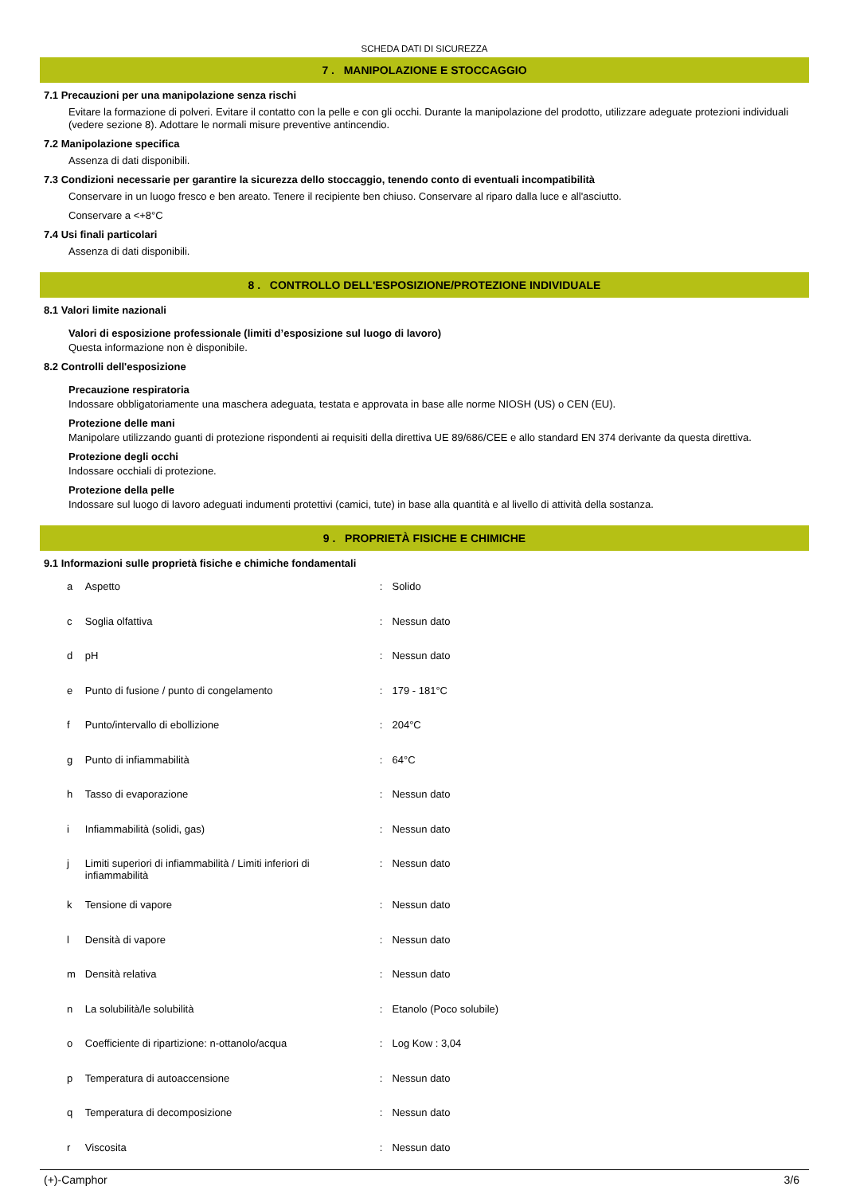SCHEDA DATI DI SICUREZZA
7 . MANIPOLAZIONE E STOCCAGGIO
7.1 Precauzioni per una manipolazione senza rischi
Evitare la formazione di polveri. Evitare il contatto con la pelle e con gli occhi. Durante la manipolazione del prodotto, utilizzare adeguate protezioni individuali (vedere sezione 8). Adottare le normali misure preventive antincendio.
7.2 Manipolazione specifica
Assenza di dati disponibili.
7.3 Condizioni necessarie per garantire la sicurezza dello stoccaggio, tenendo conto di eventuali incompatibilità
Conservare in un luogo fresco e ben areato. Tenere il recipiente ben chiuso. Conservare al riparo dalla luce e all'asciutto.
Conservare a <+8°C
7.4 Usi finali particolari
Assenza di dati disponibili.
8 . CONTROLLO DELL'ESPOSIZIONE/PROTEZIONE INDIVIDUALE
8.1 Valori limite nazionali
Valori di esposizione professionale (limiti d’esposizione sul luogo di lavoro)
Questa informazione non è disponibile.
8.2 Controlli dell'esposizione
Precauzione respiratoria
Indossare obbligatoriamente una maschera adeguata, testata e approvata in base alle norme NIOSH (US) o CEN (EU).
Protezione delle mani
Manipolare utilizzando guanti di protezione rispondenti ai requisiti della direttiva UE 89/686/CEE e allo standard EN 374 derivante da questa direttiva.
Protezione degli occhi
Indossare occhiali di protezione.
Protezione della pelle
Indossare sul luogo di lavoro adeguati indumenti protettivi (camici, tute) in base alla quantità e al livello di attività della sostanza.
9 . PROPRIETÀ FISICHE E CHIMICHE
9.1 Informazioni sulle proprietà fisiche e chimiche fondamentali
| a | Aspetto | : | Solido |
| c | Soglia olfattiva | : | Nessun dato |
| d | pH | : | Nessun dato |
| e | Punto di fusione / punto di congelamento | : | 179 - 181°C |
| f | Punto/intervallo di ebollizione | : | 204°C |
| g | Punto di infiammabilità | : | 64°C |
| h | Tasso di evaporazione | : | Nessun dato |
| i | Infiammabilità (solidi, gas) | : | Nessun dato |
| j | Limiti superiori di infiammabilità / Limiti inferiori di infiammabilità | : | Nessun dato |
| k | Tensione di vapore | : | Nessun dato |
| l | Densità di vapore | : | Nessun dato |
| m | Densità relativa | : | Nessun dato |
| n | La solubilità/le solubilità | : | Etanolo (Poco solubile) |
| o | Coefficiente di ripartizione: n-ottanolo/acqua | : | Log Kow : 3,04 |
| p | Temperatura di autoaccensione | : | Nessun dato |
| q | Temperatura di decomposizione | : | Nessun dato |
| r | Viscosita | : | Nessun dato |
(+)-Camphor 3/6